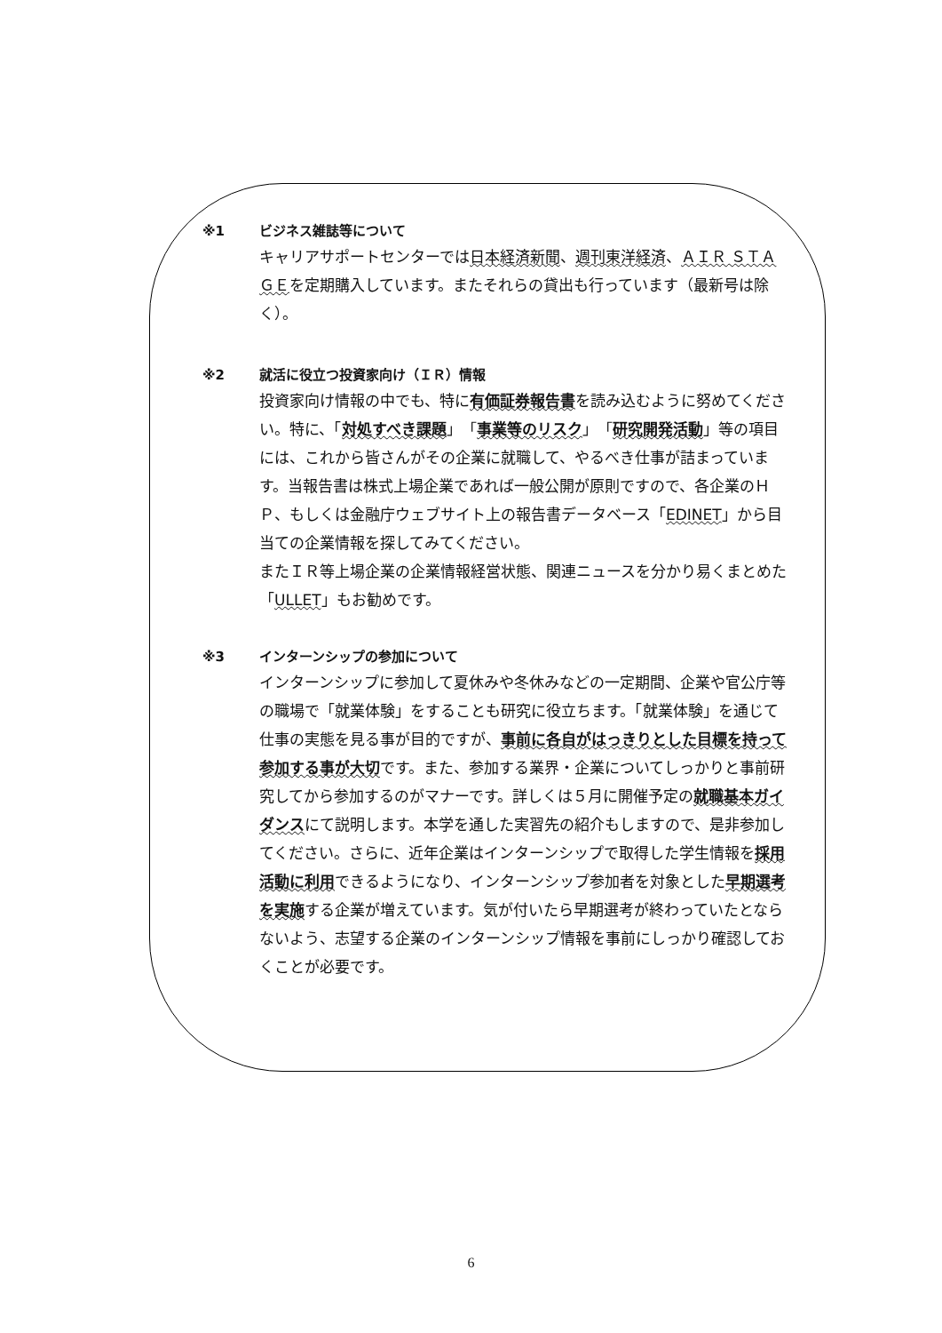※1 ビジネス雑誌等について
キャリアサポートセンターでは日本経済新聞、週刊東洋経済、ＡＩＲ ＳＴＡＧＥを定期購入しています。またそれらの貸出も行っています（最新号は除く）。
※2 就活に役立つ投資家向け（ＩＲ）情報
投資家向け情報の中でも、特に有価証券報告書を読み込むように努めてください。特に、「対処すべき課題」「事業等のリスク」「研究開発活動」等の項目には、これから皆さんがその企業に就職して、やるべき仕事が詰まっています。当報告書は株式上場企業であれば一般公開が原則ですので、各企業のＨＰ、もしくは金融庁ウェブサイト上の報告書データベース「EDINET」から目当ての企業情報を探してみてください。
またＩＲ等上場企業の企業情報経営状態、関連ニュースを分かり易くまとめた「ULLET」もお勧めです。
※3 インターンシップの参加について
インターンシップに参加して夏休みや冬休みなどの一定期間、企業や官公庁等の職場で「就業体験」をすることも研究に役立ちます。「就業体験」を通じて仕事の実態を見る事が目的ですが、事前に各自がはっきりとした目標を持って参加する事が大切です。また、参加する業界・企業についてしっかりと事前研究してから参加するのがマナーです。詳しくは５月に開催予定の就職基本ガイダンスにて説明します。本学を通した実習先の紹介もしますので、是非参加してください。さらに、近年企業はインターンシップで取得した学生情報を採用活動に利用できるようになり、インターンシップ参加者を対象とした早期選考を実施する企業が増えています。気が付いたら早期選考が終わっていたとならないよう、志望する企業のインターンシップ情報を事前にしっかり確認しておくことが必要です。
6